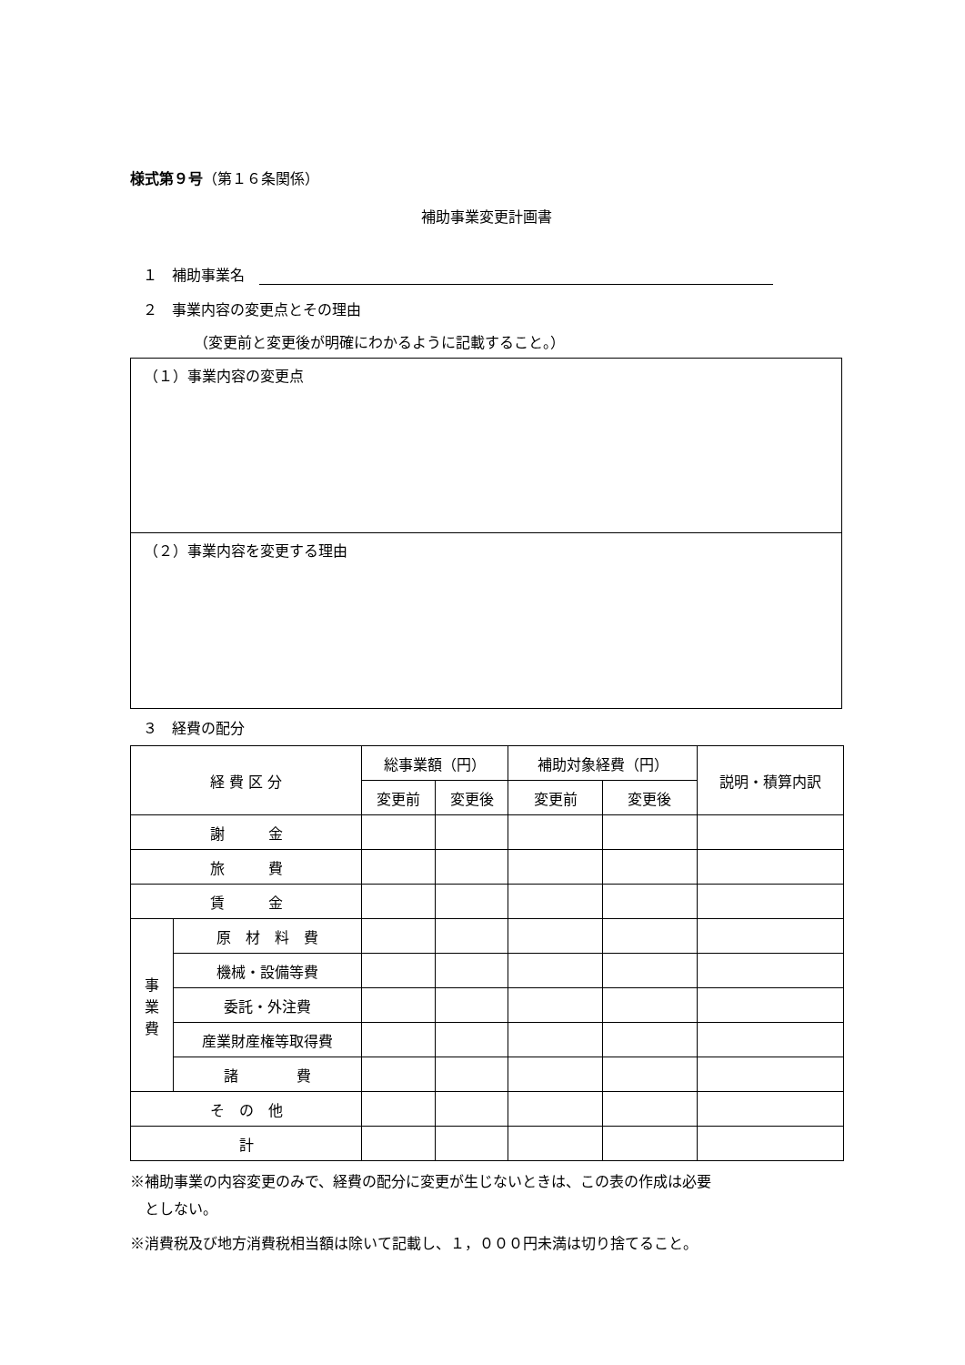様式第９号
（第１６条関係）
補助事業変更計画書
１　補助事業名　
２　事業内容の変更点とその理由
（変更前と変更後が明確にわかるように記載すること。）
（１）事業内容の変更点
（２）事業内容を変更する理由
３　経費の配分
| 経 費 区 分 | | 総事業額（円） | | 補助対象経費（円） | | 説明・積算内訳 |
| --- | --- | --- | --- | --- | --- | --- |
| | | 変更前 | 変更後 | 変更前 | 変更後 | |
| 謝 金 | | | | | | |
| 旅 費 | | | | | | |
| 賃 金 | | | | | | |
| 事 業 費 | 原 材 料 費 | | | | | |
| | 機械・設備等費 | | | | | |
| | 委託・外注費 | | | | | |
| | 産業財産権等取得費 | | | | | |
| | 諸 費 | | | | | |
| そ の 他 | | | | | | |
| 計 | | | | | | |
※補助事業の内容変更のみで、経費の配分に変更が生じないときは、この表の作成は必要
　としない。
※消費税及び地方消費税相当額は除いて記載し、１，０００円未満は切り捨てること。